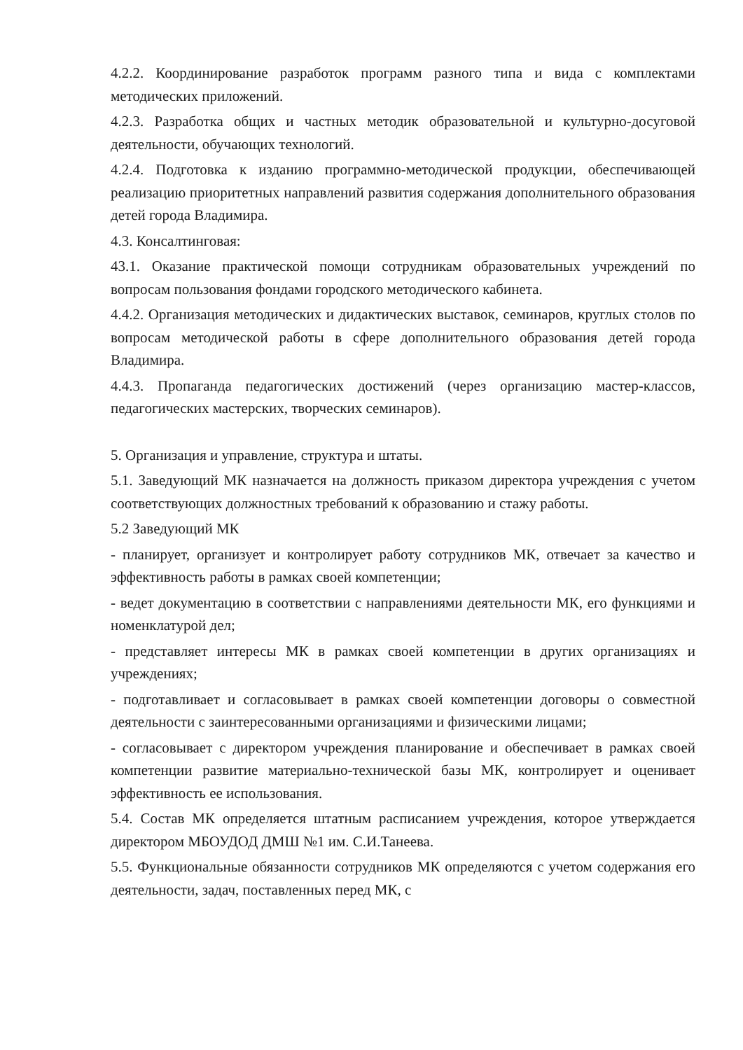4.2.2. Координирование разработок программ разного типа и вида с комплектами методических приложений.
4.2.3. Разработка общих и частных методик образовательной и культурно-досуговой деятельности, обучающих технологий.
4.2.4. Подготовка к изданию программно-методической продукции, обеспечивающей реализацию приоритетных направлений развития содержания дополнительного образования детей города Владимира.
4.3. Консалтинговая:
43.1. Оказание практической помощи сотрудникам образовательных учреждений по вопросам пользования фондами городского методического кабинета.
4.4.2. Организация методических и дидактических выставок, семинаров, круглых столов по вопросам методической работы в сфере дополнительного образования детей города Владимира.
4.4.3. Пропаганда педагогических достижений (через организацию мастер-классов, педагогических мастерских, творческих семинаров).
5. Организация и управление, структура и штаты.
5.1. Заведующий МК назначается на должность приказом директора учреждения с учетом соответствующих должностных требований к образованию и стажу работы.
5.2 Заведующий МК
- планирует, организует и контролирует работу сотрудников МК, отвечает за качество и эффективность работы в рамках своей компетенции;
- ведет документацию в соответствии с направлениями деятельности МК, его функциями и номенклатурой дел;
- представляет интересы МК в рамках своей компетенции в других организациях и учреждениях;
- подготавливает и согласовывает в рамках своей компетенции договоры о совместной деятельности с заинтересованными организациями и физическими лицами;
- согласовывает с директором учреждения планирование и обеспечивает в рамках своей компетенции развитие материально-технической базы МК, контролирует и оценивает эффективность ее использования.
5.4. Состав МК определяется штатным расписанием учреждения, которое утверждается директором МБОУДОД ДМШ №1 им. С.И.Танеева.
5.5. Функциональные обязанности сотрудников МК определяются с учетом содержания его деятельности, задач, поставленных перед МК, с